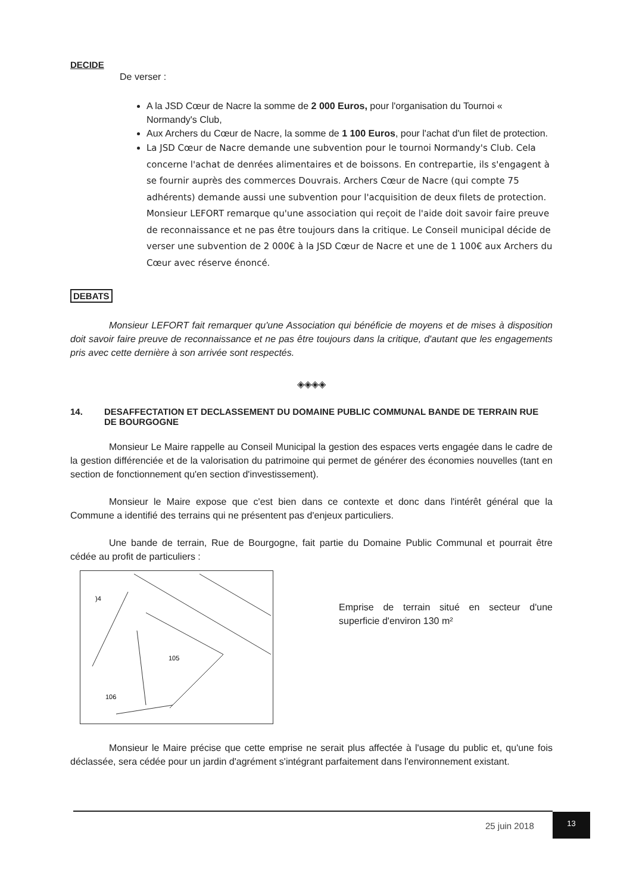DECIDE
De verser :
A la JSD Cœur de Nacre la somme de 2 000 Euros, pour l'organisation du Tournoi « Normandy's Club,
Aux Archers du Cœur de Nacre, la somme de 1 100 Euros, pour l'achat d'un filet de protection.
La JSD Cœur de Nacre demande une subvention pour le tournoi Normandy's Club. Cela concerne l'achat de denrées alimentaires et de boissons. En contrepartie, ils s'engagent à se fournir auprès des commerces Douvrais. Archers Cœur de Nacre (qui compte 75 adhérents) demande aussi une subvention pour l'acquisition de deux filets de protection. Monsieur LEFORT remarque qu'une association qui reçoit de l'aide doit savoir faire preuve de reconnaissance et ne pas être toujours dans la critique. Le Conseil municipal décide de verser une subvention de 2 000€ à la JSD Cœur de Nacre et une de 1 100€ aux Archers du Cœur avec réserve énoncé.
DEBATS
Monsieur LEFORT fait remarquer qu'une Association qui bénéficie de moyens et de mises à disposition doit savoir faire preuve de reconnaissance et ne pas être toujours dans la critique, d'autant que les engagements pris avec cette dernière à son arrivée sont respectés.
◈◈◈◈
14. DESAFFECTATION ET DECLASSEMENT DU DOMAINE PUBLIC COMMUNAL BANDE DE TERRAIN RUE DE BOURGOGNE
Monsieur Le Maire rappelle au Conseil Municipal la gestion des espaces verts engagée dans le cadre de la gestion différenciée et de la valorisation du patrimoine qui permet de générer des économies nouvelles (tant en section de fonctionnement qu'en section d'investissement).
Monsieur le Maire expose que c'est bien dans ce contexte et donc dans l'intérêt général que la Commune a identifié des terrains qui ne présentent pas d'enjeux particuliers.
Une bande de terrain, Rue de Bourgogne, fait partie du Domaine Public Communal et pourrait être cédée au profit de particuliers :
)4
105
106
Emprise de terrain situé en secteur d'une superficie d'environ 130 m²
Monsieur le Maire précise que cette emprise ne serait plus affectée à l'usage du public et, qu'une fois déclassée, sera cédée pour un jardin d'agrément s'intégrant parfaitement dans l'environnement existant.
25 juin 2018
13